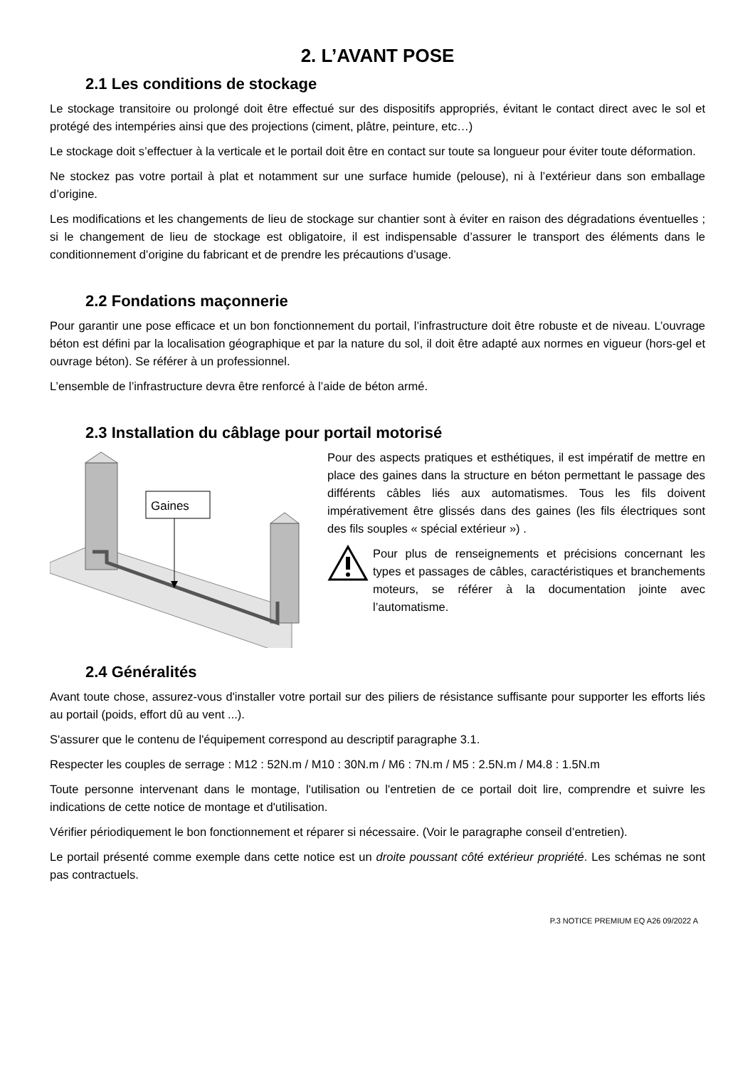2. L’AVANT POSE
2.1 Les conditions de stockage
Le stockage transitoire ou prolongé doit être effectué sur des dispositifs appropriés, évitant le contact direct avec le sol et protégé des intempéries ainsi que des projections (ciment, plâtre, peinture, etc…)
Le stockage doit s’effectuer à la verticale et le portail doit être en contact sur toute sa longueur pour éviter toute déformation.
Ne stockez pas votre portail à plat et notamment sur une surface humide (pelouse), ni à l’extérieur dans son emballage d’origine.
Les modifications et les changements de lieu de stockage sur chantier sont à éviter en raison des dégradations éventuelles ; si le changement de lieu de stockage est obligatoire, il est indispensable d’assurer le transport des éléments dans le conditionnement d’origine du fabricant et de prendre les précautions d’usage.
2.2 Fondations maçonnerie
Pour garantir une pose efficace et un bon fonctionnement du portail, l’infrastructure doit être robuste et de niveau. L’ouvrage béton est défini par la localisation géographique et par la nature du sol, il doit être adapté aux normes en vigueur (hors-gel et ouvrage béton). Se référer à un professionnel.
L’ensemble de l’infrastructure devra être renforcé à l’aide de béton armé.
2.3 Installation du câblage pour portail motorisé
Gaines
Pour des aspects pratiques et esthétiques, il est impératif de mettre en place des gaines dans la structure en béton permettant le passage des différents câbles liés aux automatismes. Tous les fils doivent impérativement être glissés dans des gaines (les fils électriques sont des fils souples « spécial extérieur ») .
Pour plus de renseignements et précisions concernant les types et passages de câbles, caractéristiques et branchements moteurs, se référer à la documentation jointe avec l’automatisme.
2.4 Généralités
Avant toute chose, assurez-vous d'installer votre portail sur des piliers de résistance suffisante pour supporter les efforts liés au portail (poids, effort dû au vent ...).
S'assurer que le contenu de l'équipement correspond au descriptif paragraphe 3.1.
Respecter les couples de serrage : M12 : 52N.m / M10 : 30N.m / M6 : 7N.m / M5 : 2.5N.m / M4.8 : 1.5N.m
Toute personne intervenant dans le montage, l'utilisation ou l'entretien de ce portail doit lire, comprendre et suivre les indications de cette notice de montage et d'utilisation.
Vérifier périodiquement le bon fonctionnement et réparer si nécessaire. (Voir le paragraphe conseil d’entretien).
Le portail présenté comme exemple dans cette notice est un droite poussant côté extérieur propriété. Les schémas ne sont pas contractuels.
P.3 NOTICE PREMIUM EQ A26 09/2022 A